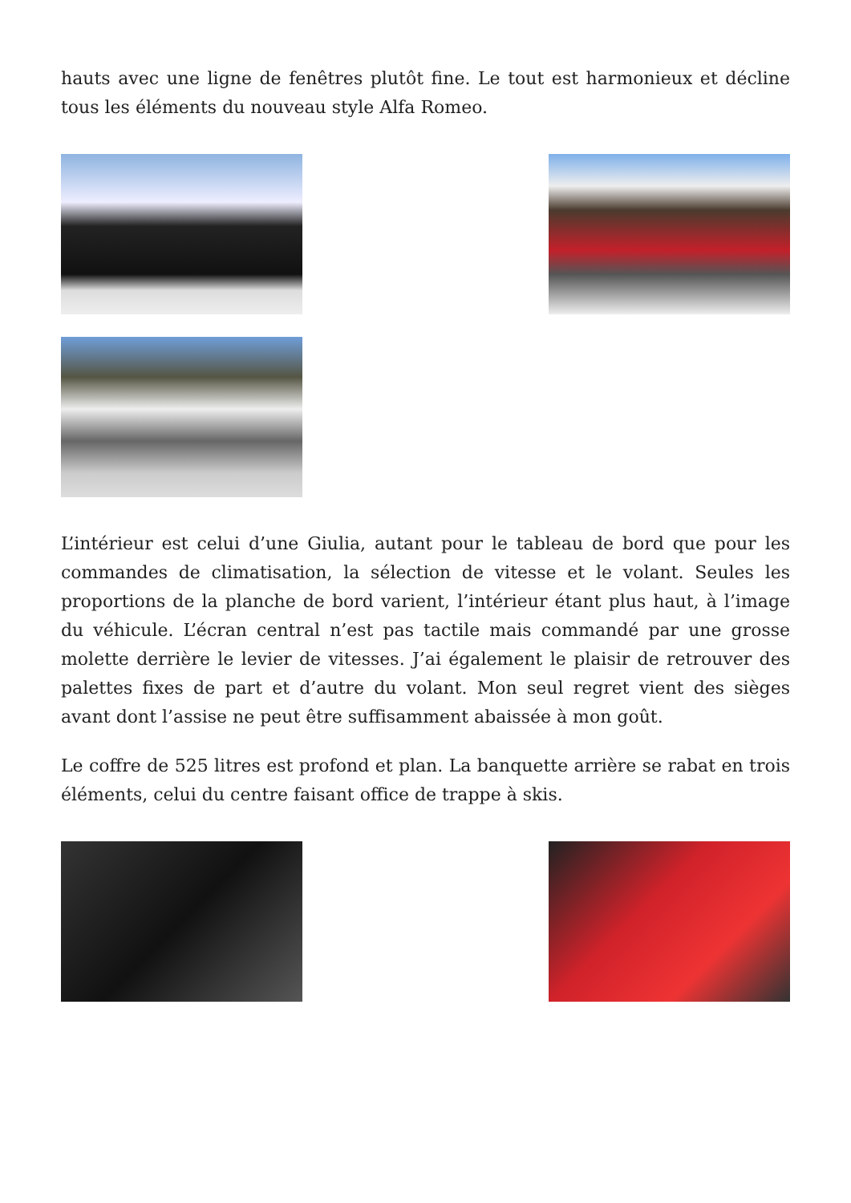hauts avec une ligne de fenêtres plutôt fine. Le tout est harmonieux et décline tous les éléments du nouveau style Alfa Romeo.
L’intérieur est celui d’une Giulia, autant pour le tableau de bord que pour les commandes de climatisation, la sélection de vitesse et le volant. Seules les proportions de la planche de bord varient, l’intérieur étant plus haut, à l’image du véhicule. L’écran central n’est pas tactile mais commandé par une grosse molette derrière le levier de vitesses. J’ai également le plaisir de retrouver des palettes fixes de part et d’autre du volant. Mon seul regret vient des sièges avant dont l’assise ne peut être suffisamment abaissée à mon goût.
Le coffre de 525 litres est profond et plan. La banquette arrière se rabat en trois éléments, celui du centre faisant office de trappe à skis.